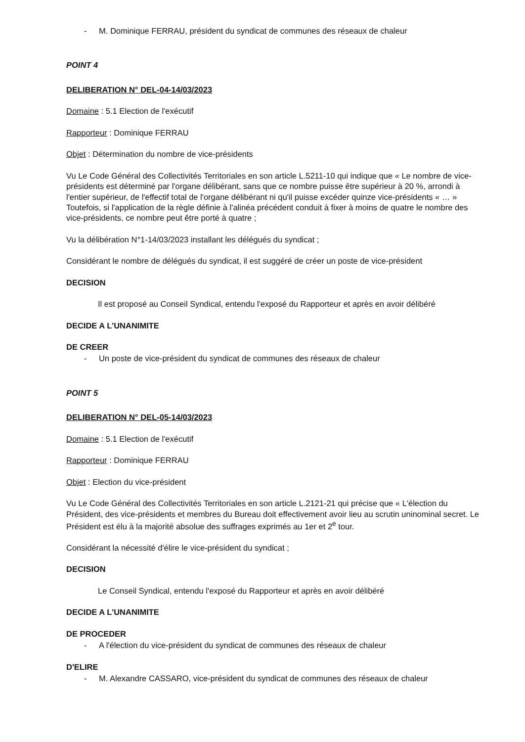- M. Dominique FERRAU, président du syndicat de communes des réseaux de chaleur
POINT 4
DELIBERATION N° DEL-04-14/03/2023
Domaine : 5.1 Election de l'exécutif
Rapporteur : Dominique FERRAU
Objet : Détermination du nombre de vice-présidents
Vu Le Code Général des Collectivités Territoriales en son article L.5211-10 qui indique que « Le nombre de vice-présidents est déterminé par l'organe délibérant, sans que ce nombre puisse être supérieur à 20 %, arrondi à l'entier supérieur, de l'effectif total de l'organe délibérant ni qu'il puisse excéder quinze vice-présidents « … » Toutefois, si l'application de la règle définie à l'alinéa précédent conduit à fixer à moins de quatre le nombre des vice-présidents, ce nombre peut être porté à quatre ;
Vu la délibération N°1-14/03/2023 installant les délégués du syndicat ;
Considérant le nombre de délégués du syndicat, il est suggéré de créer un poste de vice-président
DECISION
Il est proposé au Conseil Syndical, entendu l'exposé du Rapporteur et après en avoir délibéré
DECIDE A L'UNANIMITE
DE CREER
- Un poste de vice-président du syndicat de communes des réseaux de chaleur
POINT 5
DELIBERATION N° DEL-05-14/03/2023
Domaine : 5.1 Election de l'exécutif
Rapporteur : Dominique FERRAU
Objet : Election du vice-président
Vu Le Code Général des Collectivités Territoriales en son article L.2121-21 qui précise que « L'élection du Président, des vice-présidents et membres du Bureau doit effectivement avoir lieu au scrutin uninominal secret. Le Président est élu à la majorité absolue des suffrages exprimés au 1er et 2<sup>e</sup> tour.
Considérant la nécessité d'élire le vice-président du syndicat ;
DECISION
Le Conseil Syndical, entendu l'exposé du Rapporteur et après en avoir délibéré
DECIDE A L'UNANIMITE
DE PROCEDER
- A l'élection du vice-président du syndicat de communes des réseaux de chaleur
D'ELIRE
- M. Alexandre CASSARO, vice-président du syndicat de communes des réseaux de chaleur